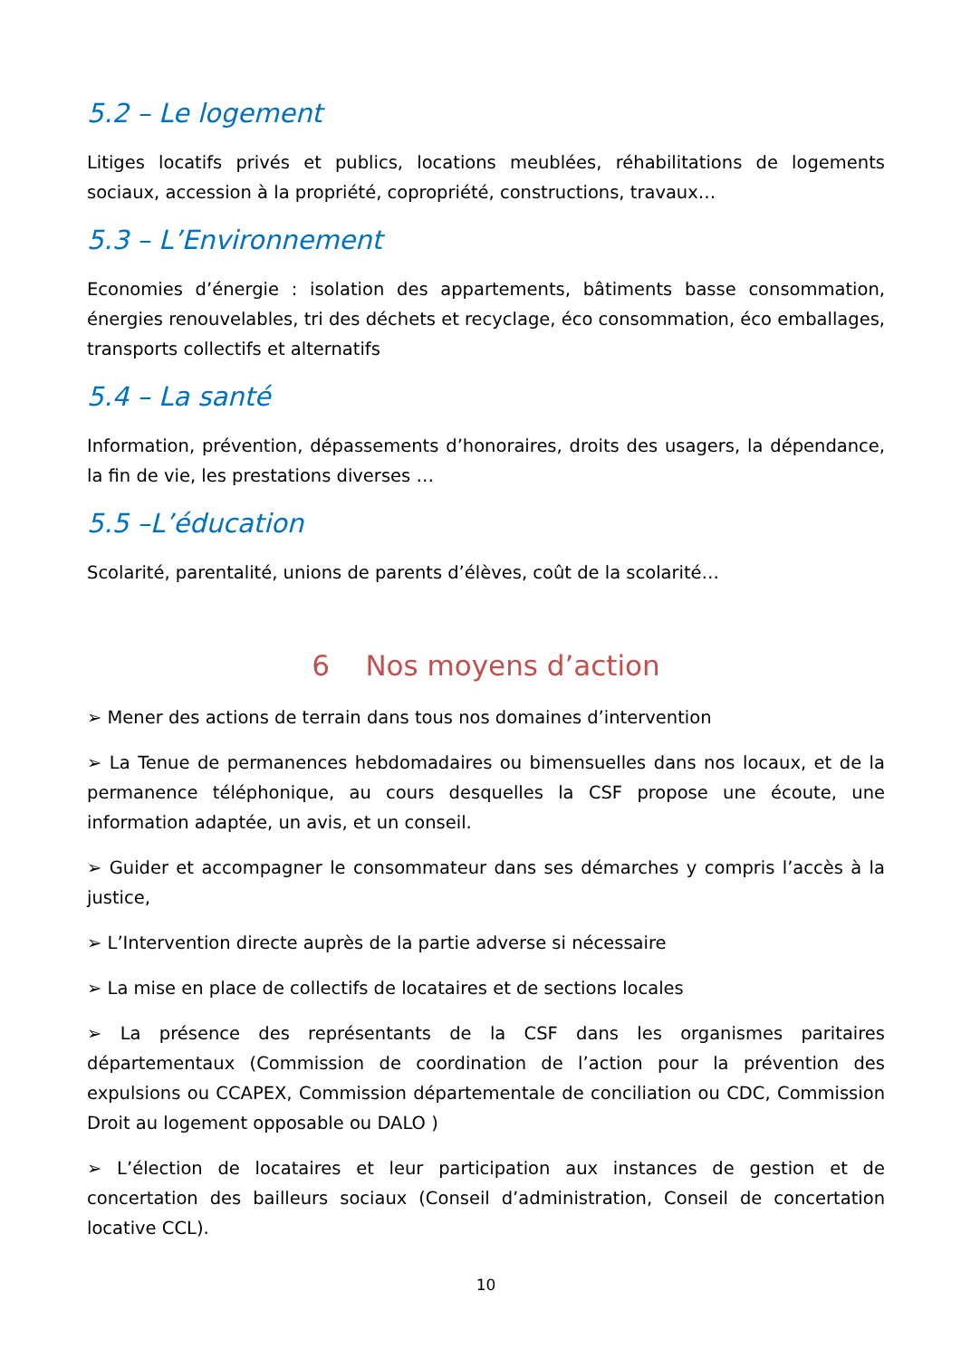5.2 – Le logement
Litiges locatifs privés et publics, locations meublées, réhabilitations de logements sociaux, accession à la propriété, copropriété, constructions, travaux…
5.3 – L’Environnement
Economies d’énergie : isolation des appartements, bâtiments basse consommation, énergies renouvelables, tri des déchets et recyclage, éco consommation, éco emballages, transports collectifs et alternatifs
5.4 – La santé
Information, prévention, dépassements d’honoraires, droits des usagers, la dépendance, la fin de vie, les prestations diverses …
5.5 –L’éducation
Scolarité, parentalité, unions de parents d’élèves, coût de la scolarité…
6 Nos moyens d’action
➢ Mener des actions de terrain dans tous nos domaines d’intervention
➢ La Tenue de permanences hebdomadaires ou bimensuelles dans nos locaux, et de la permanence téléphonique, au cours desquelles la CSF propose une écoute, une information adaptée, un avis, et un conseil.
➢ Guider et accompagner le consommateur dans ses démarches y compris l’accès à la justice,
➢ L’Intervention directe auprès de la partie adverse si nécessaire
➢ La mise en place de collectifs de locataires et de sections locales
➢ La présence des représentants de la CSF dans les organismes paritaires départementaux (Commission de coordination de l’action pour la prévention des expulsions ou CCAPEX, Commission départementale de conciliation ou CDC, Commission Droit au logement opposable ou DALO )
➢ L’élection de locataires et leur participation aux instances de gestion et de concertation des bailleurs sociaux (Conseil d’administration, Conseil de concertation locative CCL).
10